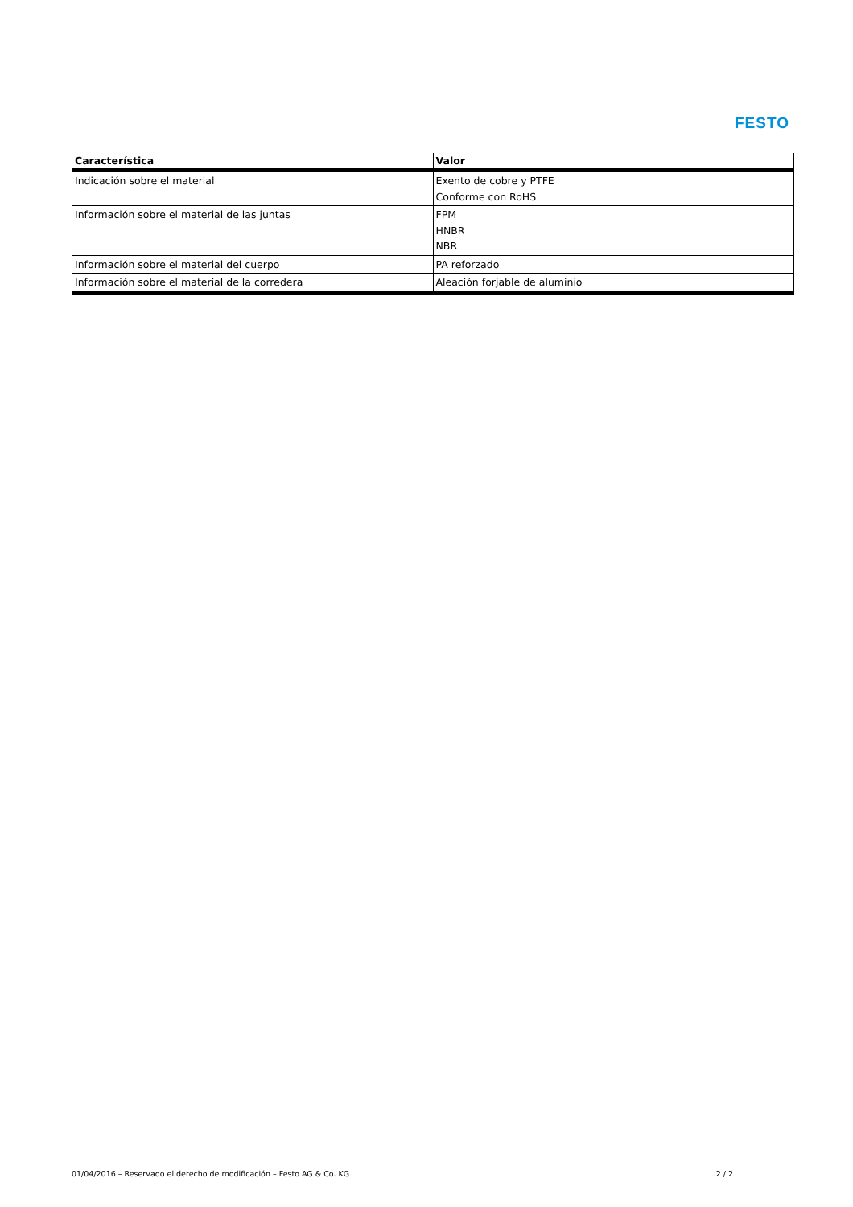FESTO
| Característica | Valor |
| --- | --- |
| Indicación sobre el material | Exento de cobre y PTFE Conforme con RoHS |
| Información sobre el material de las juntas | FPM HNBR NBR |
| Información sobre el material del cuerpo | PA reforzado |
| Información sobre el material de la corredera | Aleación forjable de aluminio |
01/04/2016 – Reservado el derecho de modificación – Festo AG & Co. KG 2 / 2